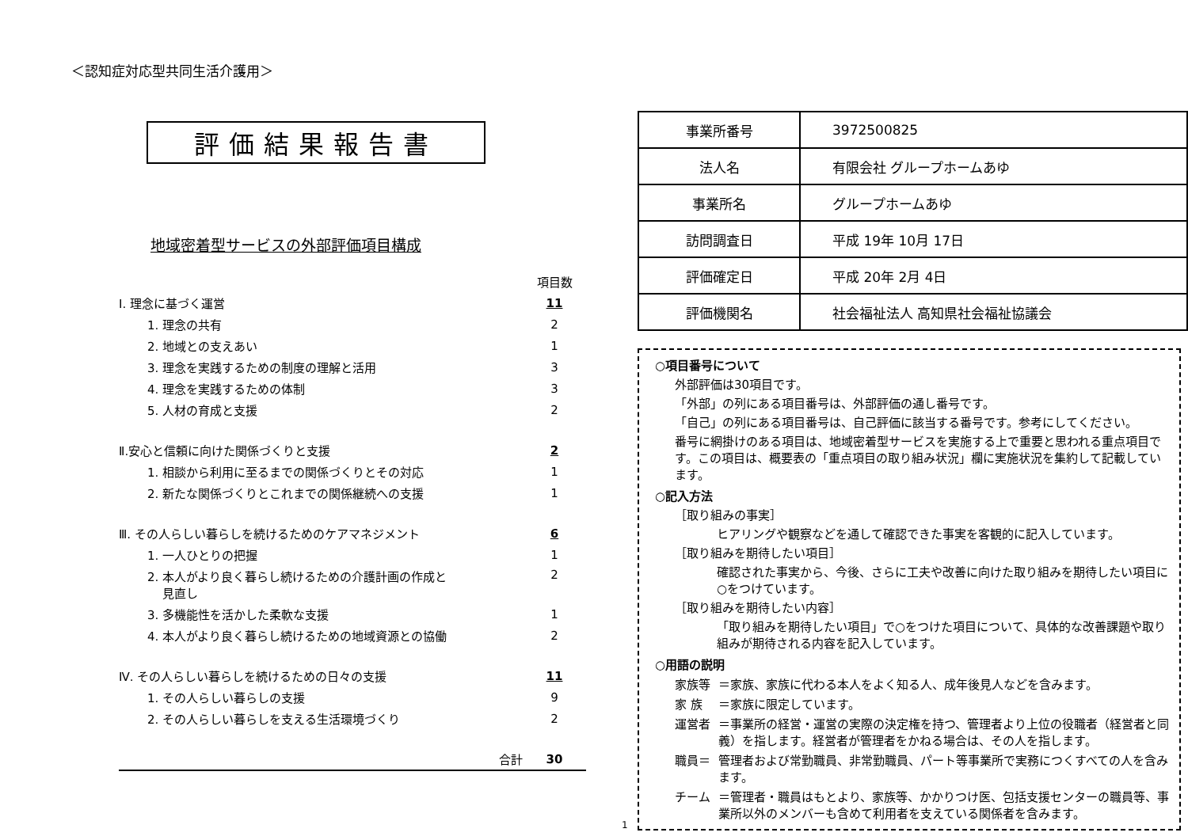＜認知症対応型共同生活介護用＞
評価結果報告書
地域密着型サービスの外部評価項目構成
| | 項目数 |
| Ⅰ. 理念に基づく運営 | 11 |
| 1. 理念の共有 | 2 |
| 2. 地域との支えあい | 1 |
| 3. 理念を実践するための制度の理解と活用 | 3 |
| 4. 理念を実践するための体制 | 3 |
| 5. 人材の育成と支援 | 2 |
| Ⅱ.安心と信頼に向けた関係づくりと支援 | 2 |
| 1. 相談から利用に至るまでの関係づくりとその対応 | 1 |
| 2. 新たな関係づくりとこれまでの関係継続への支援 | 1 |
| Ⅲ. その人らしい暮らしを続けるためのケアマネジメント | 6 |
| 1. 一人ひとりの把握 | 1 |
| 2. 本人がより良く暮らし続けるための介護計画の作成と 見直し | 2 |
| 3. 多機能性を活かした柔軟な支援 | 1 |
| 4. 本人がより良く暮らし続けるための地域資源との協働 | 2 |
| Ⅳ. その人らしい暮らしを続けるための日々の支援 | 11 |
| 1. その人らしい暮らしの支援 | 9 |
| 2. その人らしい暮らしを支える生活環境づくり | 2 |
| 合計 | 30 |
| 事業所番号 | 3972500825 |
| 法人名 | 有限会社 グループホームあゆ |
| 事業所名 | グループホームあゆ |
| 訪問調査日 | 平成 19年 10月 17日 |
| 評価確定日 | 平成 20年 2月 4日 |
| 評価機関名 | 社会福祉法人 高知県社会福祉協議会 |
○項目番号について
外部評価は30項目です。
「外部」の列にある項目番号は、外部評価の通し番号です。
「自己」の列にある項目番号は、自己評価に該当する番号です。参考にしてください。
番号に網掛けのある項目は、地域密着型サービスを実施する上で重要と思われる重点項目です。この項目は、概要表の「重点項目の取り組み状況」欄に実施状況を集約して記載しています。
○記入方法
［取り組みの事実］
ヒアリングや観察などを通して確認できた事実を客観的に記入しています。
［取り組みを期待したい項目］
確認された事実から、今後、さらに工夫や改善に向けた取り組みを期待したい項目に○をつけています。
［取り組みを期待したい内容］
「取り組みを期待したい項目」で○をつけた項目について、具体的な改善課題や取り組みが期待される内容を記入しています。
○用語の説明
家族等 ＝家族、家族に代わる本人をよく知る人、成年後見人などを含みます。
家 族 ＝家族に限定しています。
運営者 ＝事業所の経営・運営の実際の決定権を持つ、管理者より上位の役職者（経営者と同義）を指します。経営者が管理者をかねる場合は、その人を指します。
職員＝ 管理者および常勤職員、非常勤職員、パート等事業所で実務につくすべての人を含みます。
チーム ＝管理者・職員はもとより、家族等、かかりつけ医、包括支援センターの職員等、事業所以外のメンバーも含めて利用者を支えている関係者を含みます。
1